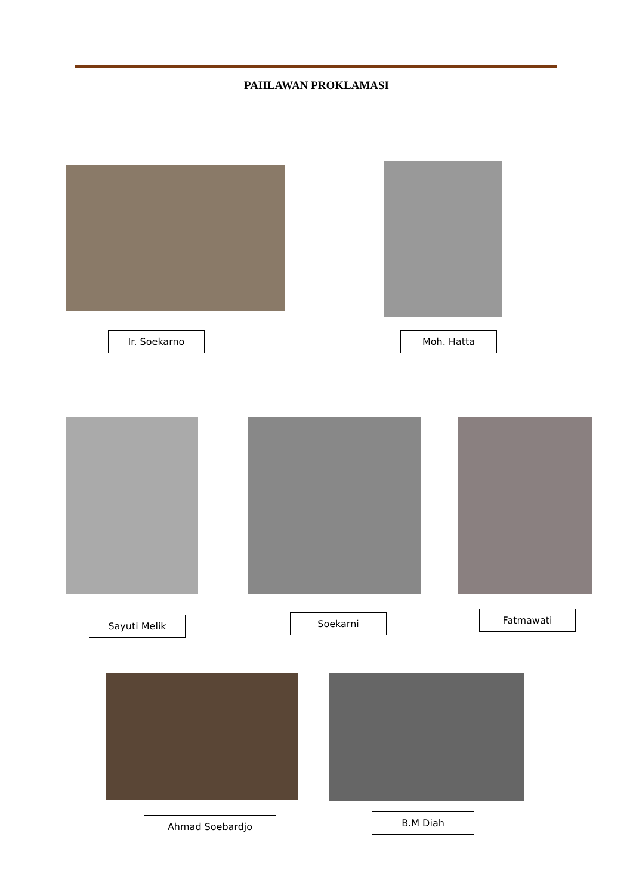PAHLAWAN PROKLAMASI
Ir. Soekarno Moh. Hatta
Sayuti Melik Soekarni Fatmawati
Ahmad Soebardjo B.M Diah